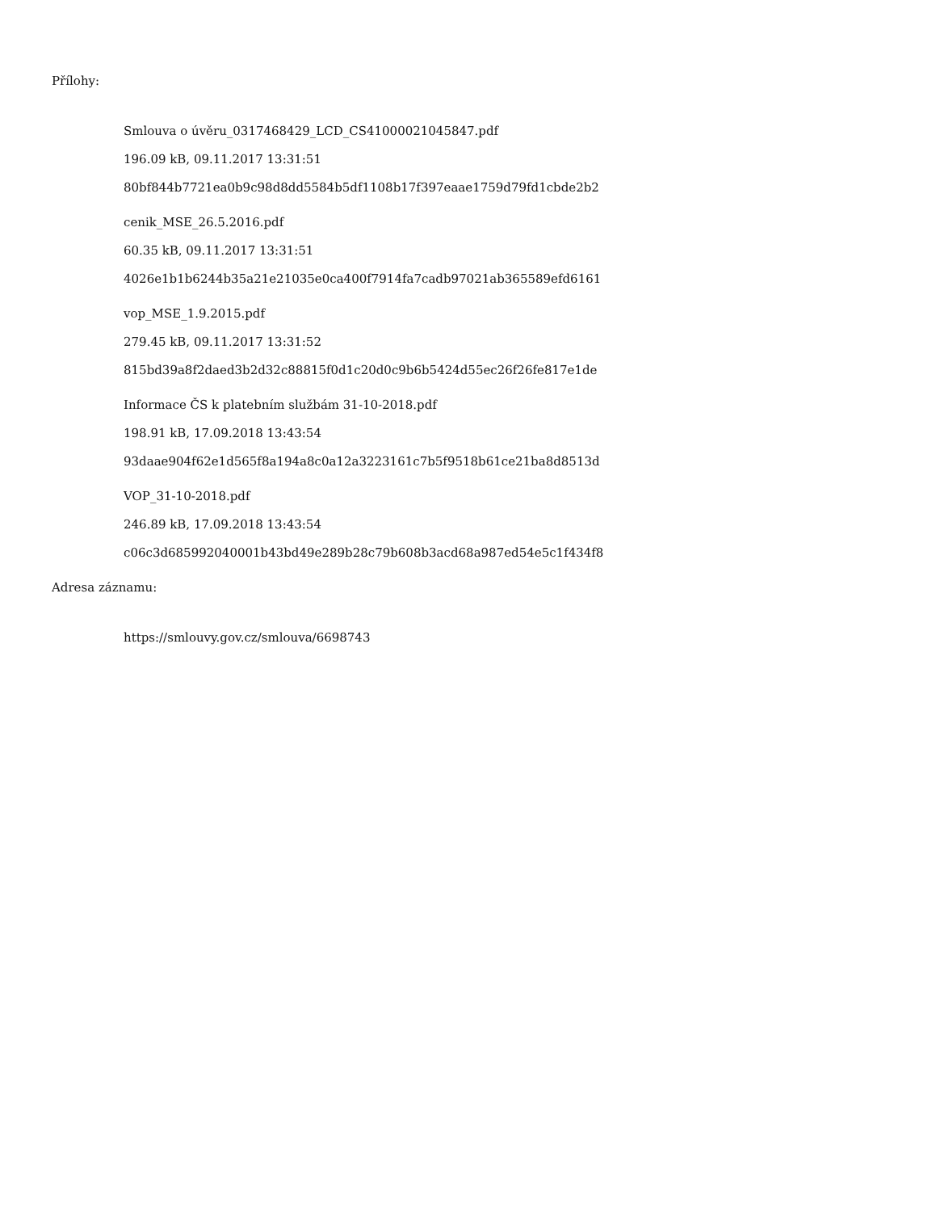Přílohy:
Smlouva o úvěru_0317468429_LCD_CS41000021045847.pdf
196.09 kB, 09.11.2017 13:31:51
80bf844b7721ea0b9c98d8dd5584b5df1108b17f397eaae1759d79fd1cbde2b2
cenik_MSE_26.5.2016.pdf
60.35 kB, 09.11.2017 13:31:51
4026e1b1b6244b35a21e21035e0ca400f7914fa7cadb97021ab365589efd6161
vop_MSE_1.9.2015.pdf
279.45 kB, 09.11.2017 13:31:52
815bd39a8f2daed3b2d32c88815f0d1c20d0c9b6b5424d55ec26f26fe817e1de
Informace ČS k platebním službám 31-10-2018.pdf
198.91 kB, 17.09.2018 13:43:54
93daae904f62e1d565f8a194a8c0a12a3223161c7b5f9518b61ce21ba8d8513d
VOP_31-10-2018.pdf
246.89 kB, 17.09.2018 13:43:54
c06c3d685992040001b43bd49e289b28c79b608b3acd68a987ed54e5c1f434f8
Adresa záznamu:
https://smlouvy.gov.cz/smlouva/6698743